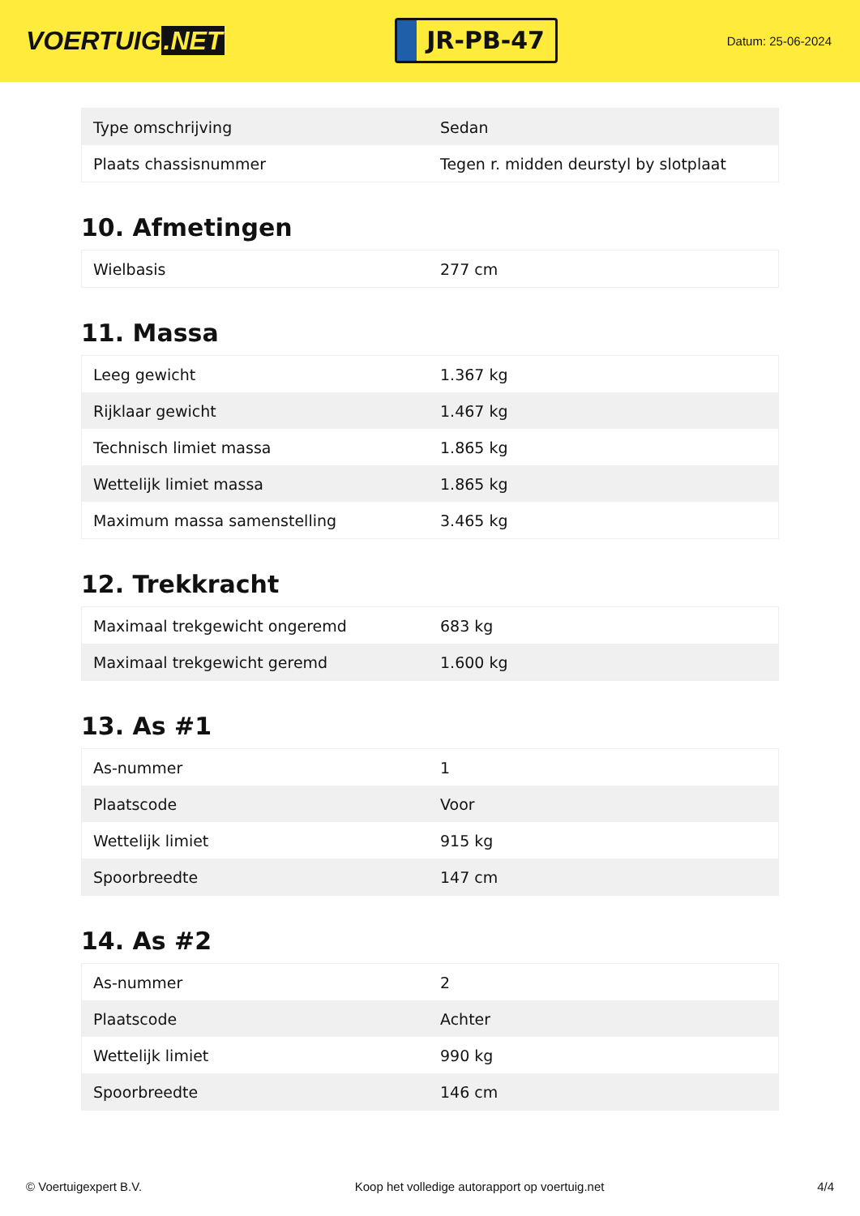VOERTUIG.NET
JR-PB-47
Datum: 25-06-2024
| Type omschrijving | Sedan |
| Plaats chassisnummer | Tegen r. midden deurstyl by slotplaat |
10. Afmetingen
| Wielbasis | 277 cm |
11. Massa
| Leeg gewicht | 1.367 kg |
| Rijklaar gewicht | 1.467 kg |
| Technisch limiet massa | 1.865 kg |
| Wettelijk limiet massa | 1.865 kg |
| Maximum massa samenstelling | 3.465 kg |
12. Trekkracht
| Maximaal trekgewicht ongeremd | 683 kg |
| Maximaal trekgewicht geremd | 1.600 kg |
13. As #1
| As-nummer | 1 |
| Plaatscode | Voor |
| Wettelijk limiet | 915 kg |
| Spoorbreedte | 147 cm |
14. As #2
| As-nummer | 2 |
| Plaatscode | Achter |
| Wettelijk limiet | 990 kg |
| Spoorbreedte | 146 cm |
© Voertuigexpert B.V. Koop het volledige autorapport op voertuig.net 4/4